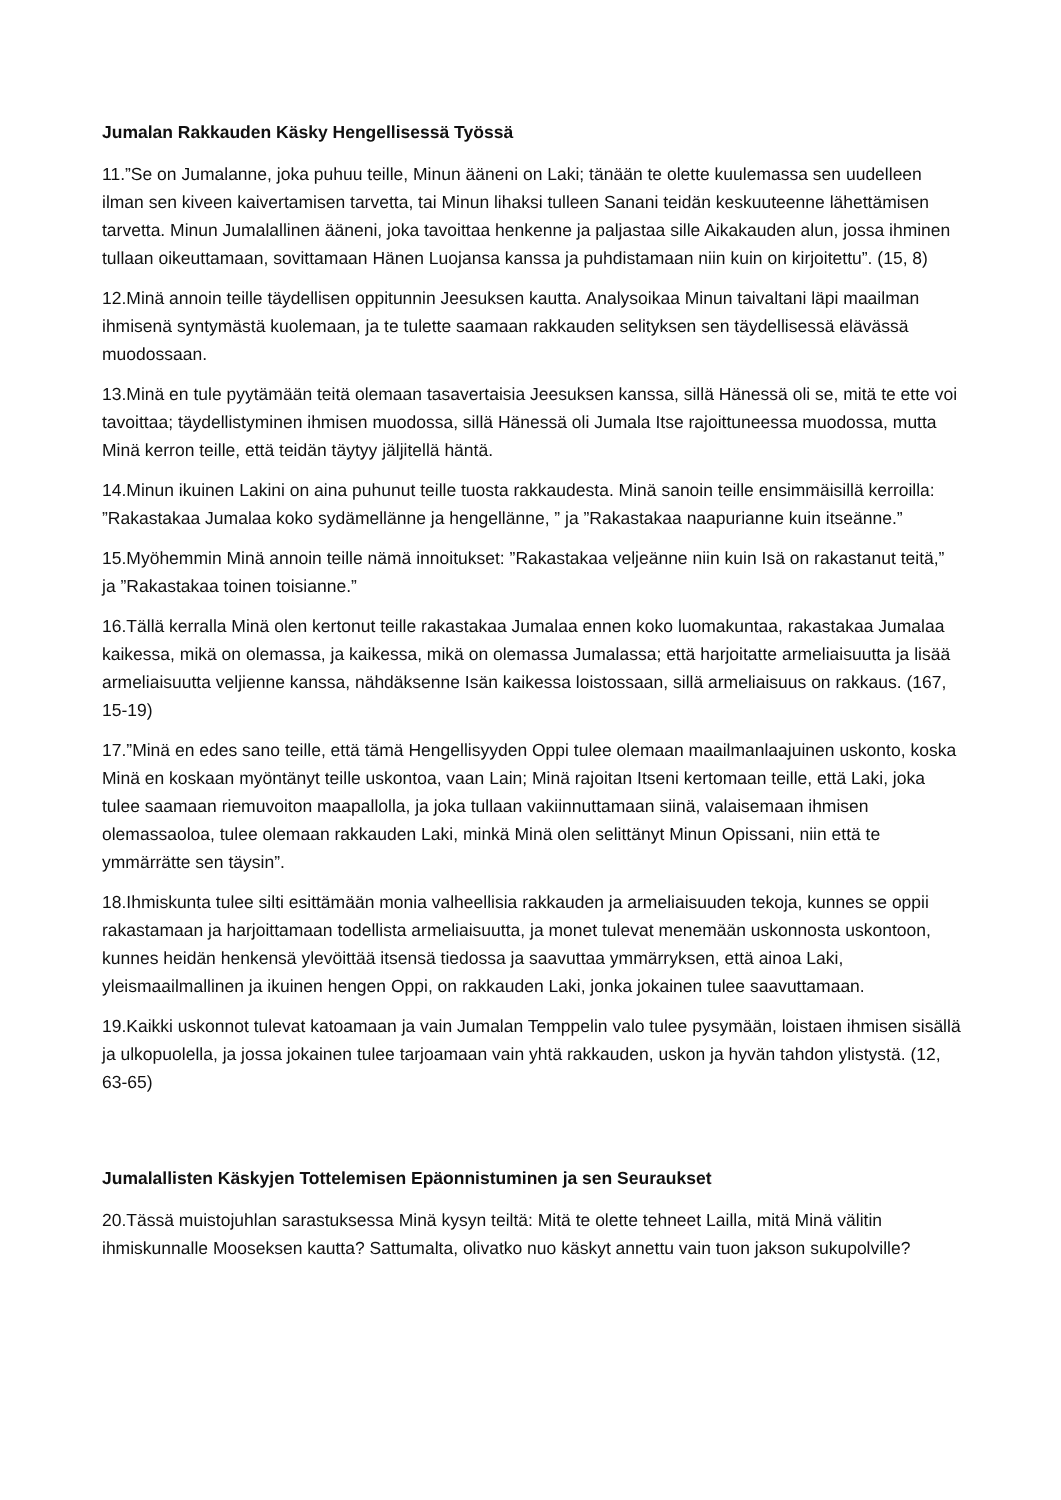Jumalan Rakkauden Käsky Hengellisessä Työssä
11.”Se on Jumalanne, joka puhuu teille, Minun ääneni on Laki; tänään te olette kuulemassa sen uudelleen ilman sen kiveen kaivertamisen tarvetta, tai Minun lihaksi tulleen Sanani teidän keskuuteenne lähettämisen tarvetta. Minun Jumalallinen ääneni, joka tavoittaa henkenne ja paljastaa sille Aikakauden alun, jossa ihminen tullaan oikeuttamaan, sovittamaan Hänen Luojansa kanssa ja puhdistamaan niin kuin on kirjoitettu”. (15, 8)
12.Minä annoin teille täydellisen oppitunnin Jeesuksen kautta. Analysoikaa Minun taivaltani läpi maailman ihmisenä syntymästä kuolemaan, ja te tulette saamaan rakkauden selityksen sen täydellisessä elävässä muodossaan.
13.Minä en tule pyytämään teitä olemaan tasavertaisia Jeesuksen kanssa, sillä Hänessä oli se, mitä te ette voi tavoittaa; täydellistyminen ihmisen muodossa, sillä Hänessä oli Jumala Itse rajoittuneessa muodossa, mutta Minä kerron teille, että teidän täytyy jäljitellä häntä.
14.Minun ikuinen Lakini on aina puhunut teille tuosta rakkaudesta. Minä sanoin teille ensimmäisillä kerroilla: ”Rakastakaa Jumalaa koko sydämellänne ja hengellänne, ” ja ”Rakastakaa naapurianne kuin itseänne.”
15.Myöhemmin Minä annoin teille nämä innoitukset: ”Rakastakaa veljeänne niin kuin Isä on rakastanut teitä,” ja ”Rakastakaa toinen toisianne.”
16.Tällä kerralla Minä olen kertonut teille rakastakaa Jumalaa ennen koko luomakuntaa, rakastakaa Jumalaa kaikessa, mikä on olemassa, ja kaikessa, mikä on olemassa Jumalassa; että harjoitatte armeliaisuutta ja lisää armeliaisuutta veljienne kanssa, nähdäksenne Isän kaikessa loistossaan, sillä armeliaisuus on rakkaus. (167, 15-19)
17.”Minä en edes sano teille, että tämä Hengellisyyden Oppi tulee olemaan maailmanlaajuinen uskonto, koska Minä en koskaan myöntänyt teille uskontoa, vaan Lain; Minä rajoitan Itseni kertomaan teille, että Laki, joka tulee saamaan riemuvoiton maapallolla, ja joka tullaan vakiinnuttamaan siinä, valaisemaan ihmisen olemassaoloa, tulee olemaan rakkauden Laki, minkä Minä olen selittänyt Minun Opissani, niin että te ymmärrätte sen täysin”.
18.Ihmiskunta tulee silti esittämään monia valheellisia rakkauden ja armeliaisuuden tekoja, kunnes se oppii rakastamaan ja harjoittamaan todellista armeliaisuutta, ja monet tulevat menemään uskonnosta uskontoon, kunnes heidän henkensä ylevöittää itsensä tiedossa ja saavuttaa ymmärryksen, että ainoa Laki, yleismaailmallinen ja ikuinen hengen Oppi, on rakkauden Laki, jonka jokainen tulee saavuttamaan.
19.Kaikki uskonnot tulevat katoamaan ja vain Jumalan Temppelin valo tulee pysymään, loistaen ihmisen sisällä ja ulkopuolella, ja jossa jokainen tulee tarjoamaan vain yhtä rakkauden, uskon ja hyvän tahdon ylistystä. (12, 63-65)
Jumalallisten Käskyjen Tottelemisen Epäonnistuminen ja sen Seuraukset
20.Tässä muistojuhlan sarastuksessa Minä kysyn teiltä: Mitä te olette tehneet Lailla, mitä Minä välitin ihmiskunnalle Mooseksen kautta? Sattumalta, olivatko nuo käskyt annettu vain tuon jakson sukupolville?